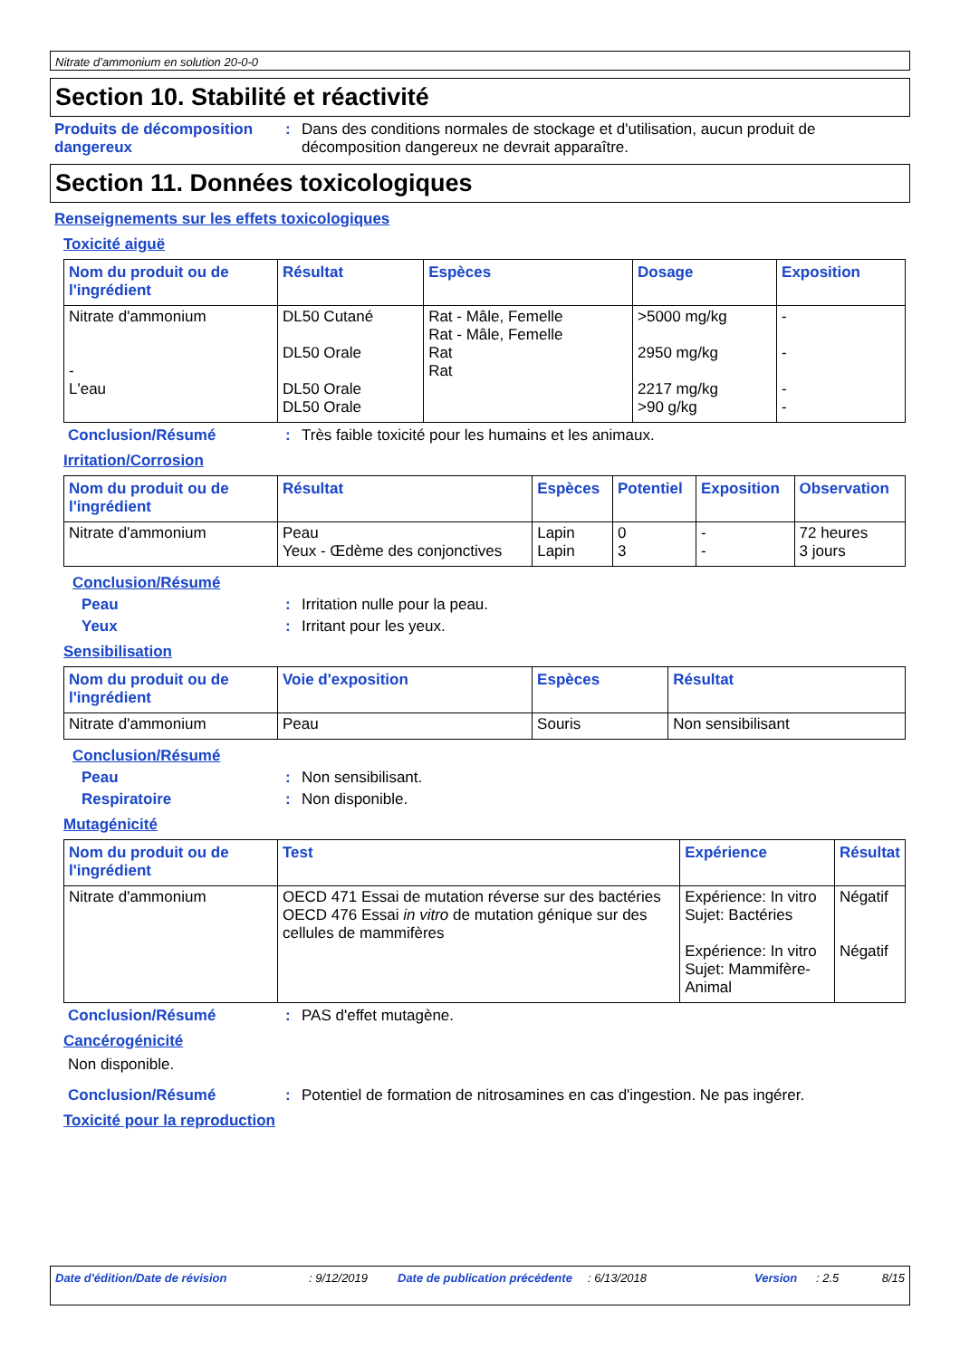Nitrate d’ammonium en solution 20-0-0
Section 10. Stabilité et réactivité
Produits de décomposition dangereux
: Dans des conditions normales de stockage et d'utilisation, aucun produit de décomposition dangereux ne devrait apparaître.
Section 11. Données toxicologiques
Renseignements sur les effets toxicologiques
Toxicité aiguë
| Nom du produit ou de l'ingrédient | Résultat | Espèces | Dosage | Exposition |
| --- | --- | --- | --- | --- |
| Nitrate d'ammonium - L'eau | DL50 Cutané DL50 Orale DL50 Orale DL50 Orale | Rat - Mâle, Femelle Rat - Mâle, Femelle Rat Rat | >5000 mg/kg 2950 mg/kg 2217 mg/kg >90 g/kg | - - - - |
Conclusion/Résumé : Très faible toxicité pour les humains et les animaux.
Irritation/Corrosion
| Nom du produit ou de l'ingrédient | Résultat | Espèces | Potentiel | Exposition | Observation |
| --- | --- | --- | --- | --- | --- |
| Nitrate d'ammonium | Peau Yeux - Œdème des conjonctives | Lapin Lapin | 0 3 | - - | 72 heures 3 jours |
Conclusion/Résumé
Peau : Irritation nulle pour la peau.
Yeux : Irritant pour les yeux.
Sensibilisation
| Nom du produit ou de l'ingrédient | Voie d'exposition | Espèces | Résultat |
| --- | --- | --- | --- |
| Nitrate d'ammonium | Peau | Souris | Non sensibilisant |
Conclusion/Résumé
Peau : Non sensibilisant.
Respiratoire : Non disponible.
Mutagénicité
| Nom du produit ou de l'ingrédient | Test | Expérience | Résultat |
| --- | --- | --- | --- |
| Nitrate d'ammonium | OECD 471 Essai de mutation réverse sur des bactéries OECD 476 Essai in vitro de mutation génique sur des cellules de mammifères | Expérience: In vitro Sujet: Bactéries Expérience: In vitro Sujet: Mammifère-Animal | Négatif Négatif |
Conclusion/Résumé : PAS d'effet mutagène.
Cancérogénicité
Non disponible.
Conclusion/Résumé : Potentiel de formation de nitrosamines en cas d'ingestion. Ne pas ingérer.
Toxicité pour la reproduction
Date d'édition/Date de révision : 9/12/2019 Date de publication précédente
: 6/13/2018 Version : 2.5 8/15